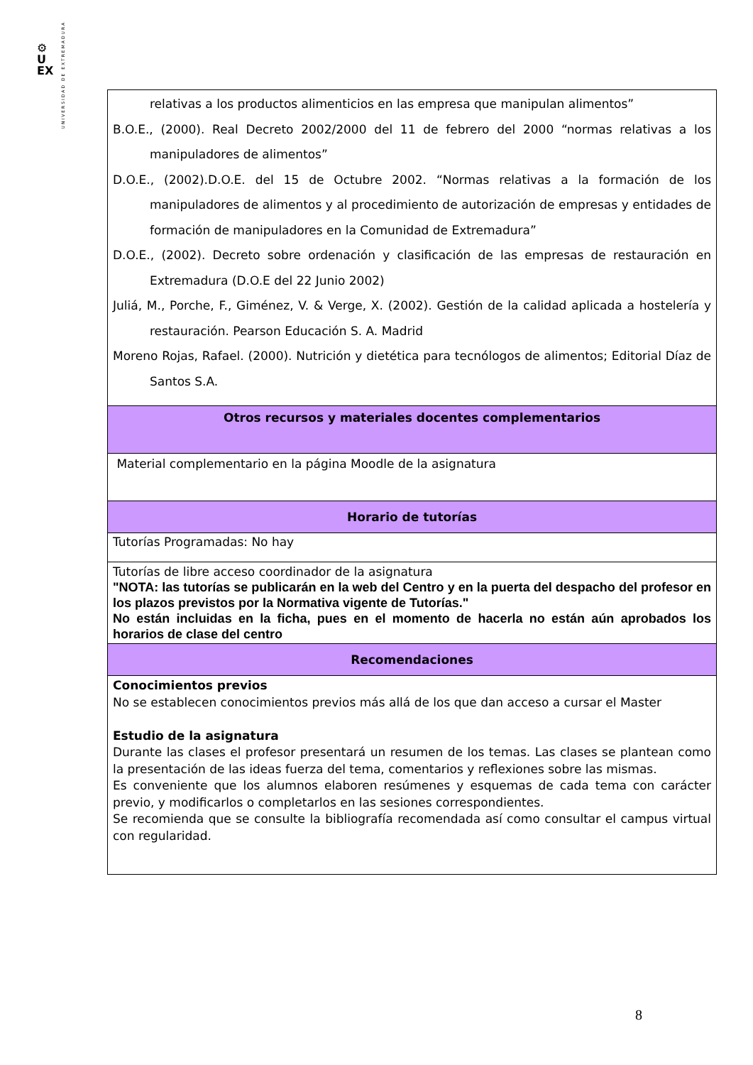⚙
U
EX
UNIVERSIDAD DE EXTREMADURA
| relativas a los productos alimenticios en las empresa que manipulan alimentos” B.O.E., (2000). Real Decreto 2002/2000 del 11 de febrero del 2000 “normas relativas a los manipuladores de alimentos” D.O.E., (2002).D.O.E. del 15 de Octubre 2002. “Normas relativas a la formación de los manipuladores de alimentos y al procedimiento de autorización de empresas y entidades de formación de manipuladores en la Comunidad de Extremadura” D.O.E., (2002). Decreto sobre ordenación y clasificación de las empresas de restauración en Extremadura (D.O.E del 22 Junio 2002) Juliá, M., Porche, F., Giménez, V. & Verge, X. (2002). Gestión de la calidad aplicada a hostelería y restauración. Pearson Educación S. A. Madrid Moreno Rojas, Rafael. (2000). Nutrición y dietética para tecnólogos de alimentos; Editorial Díaz de Santos S.A. |
| Otros recursos y materiales docentes complementarios |
| Material complementario en la página Moodle de la asignatura |
| Horario de tutorías |
| Tutorías Programadas: No hay |
| Tutorías de libre acceso coordinador de la asignatura "NOTA: las tutorías se publicarán en la web del Centro y en la puerta del despacho del profesor en los plazos previstos por la Normativa vigente de Tutorías." No están incluidas en la ficha, pues en el momento de hacerla no están aún aprobados los horarios de clase del centro |
| Recomendaciones |
| Conocimientos previos No se establecen conocimientos previos más allá de los que dan acceso a cursar el Master Estudio de la asignatura Durante las clases el profesor presentará un resumen de los temas. Las clases se plantean como la presentación de las ideas fuerza del tema, comentarios y reflexiones sobre las mismas. Es conveniente que los alumnos elaboren resúmenes y esquemas de cada tema con carácter previo, y modificarlos o completarlos en las sesiones correspondientes. Se recomienda que se consulte la bibliografía recomendada así como consultar el campus virtual con regularidad. |
8